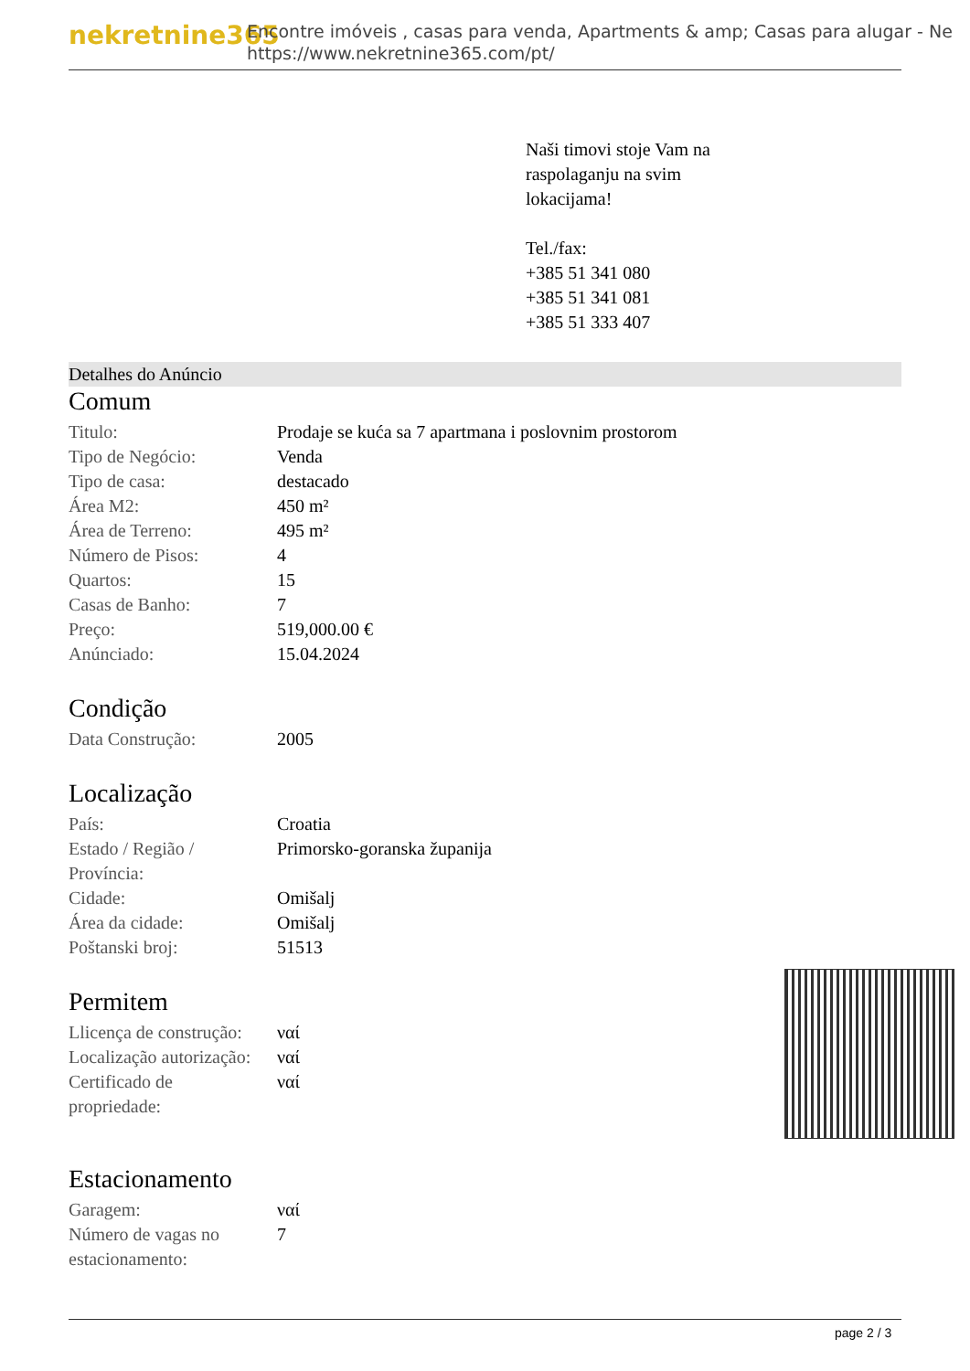nekretnine365
Encontre imóveis , casas para venda, Apartments & amp; Casas para alugar - Ne
https://www.nekretnine365.com/pt/
Naši timovi stoje Vam na
raspolaganju na svim
lokacijama!
Tel./fax:
+385 51 341 080
+385 51 341 081
+385 51 333 407
Detalhes do Anúncio
Comum
| Titulo: | Prodaje se kuća sa 7 apartmana i poslovnim prostorom |
| Tipo de Negócio: | Venda |
| Tipo de casa: | destacado |
| Área M2: | 450 m² |
| Área de Terreno: | 495 m² |
| Número de Pisos: | 4 |
| Quartos: | 15 |
| Casas de Banho: | 7 |
| Preço: | 519,000.00 € |
| Anúnciado: | 15.04.2024 |
Condição
| Data Construção: | 2005 |
Localização
| País: | Croatia |
| Estado / Região / Província: | Primorsko-goranska županija |
| Cidade: | Omišalj |
| Área da cidade: | Omišalj |
| Poštanski broj: | 51513 |
Permitem
| Llicença de construção: | ναί |
| Localização autorização: | ναί |
| Certificado de propriedade: | ναί |
Estacionamento
| Garagem: | ναί |
| Número de vagas no estacionamento: | 7 |
page 2 / 3